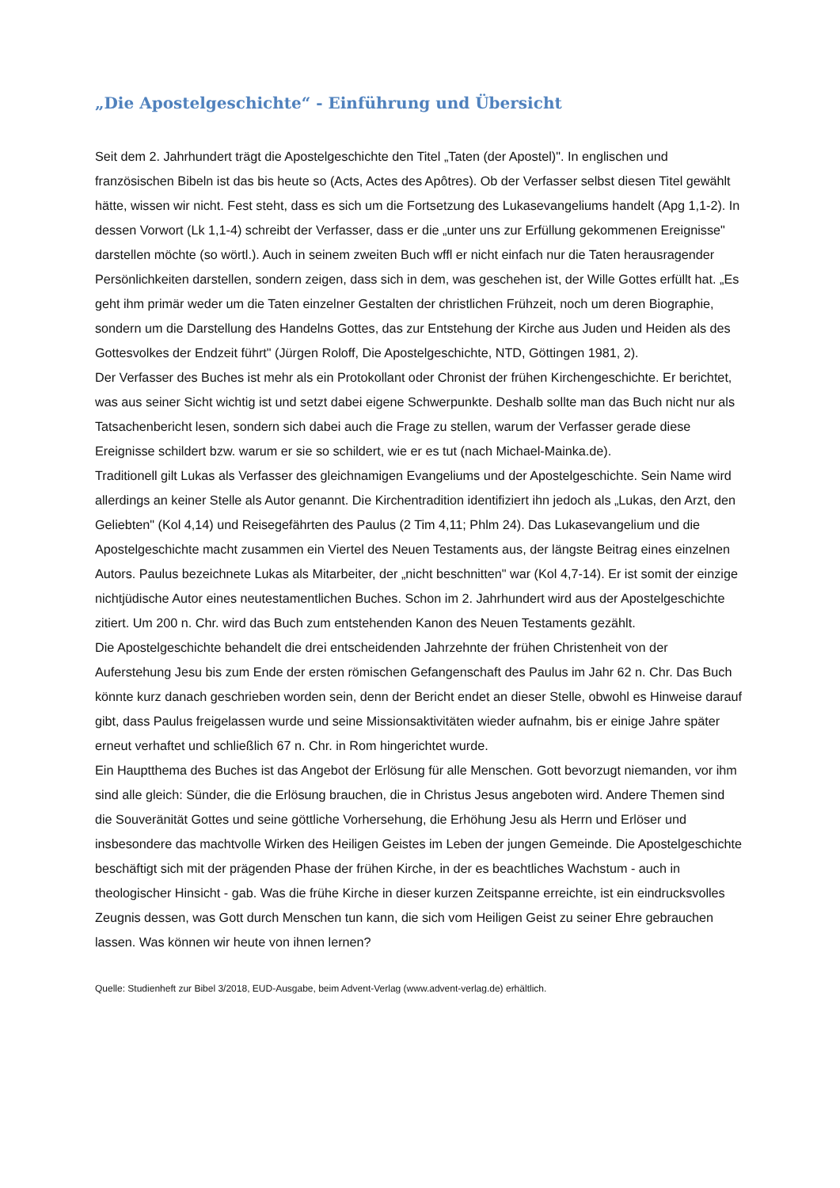„Die Apostelgeschichte“ - Einführung und Übersicht
Seit dem 2. Jahrhundert trägt die Apostelgeschichte den Titel „Taten (der Apostel)". In englischen und französischen Bibeln ist das bis heute so (Acts, Actes des Apôtres). Ob der Verfasser selbst diesen Titel gewählt hätte, wissen wir nicht. Fest steht, dass es sich um die Fortsetzung des Lukasevangeliums handelt (Apg 1,1-2). In dessen Vorwort (Lk 1,1-4) schreibt der Verfasser, dass er die „unter uns zur Erfüllung gekommenen Ereignisse" darstellen möchte (so wörtl.). Auch in seinem zweiten Buch wffl er nicht einfach nur die Taten herausragender Persönlichkeiten darstellen, sondern zeigen, dass sich in dem, was geschehen ist, der Wille Gottes erfüllt hat. „Es geht ihm primär weder um die Taten einzelner Gestalten der christlichen Frühzeit, noch um deren Biographie, sondern um die Darstellung des Handelns Gottes, das zur Entstehung der Kirche aus Juden und Heiden als des Gottesvolkes der Endzeit führt" (Jürgen Roloff, Die Apostelgeschichte, NTD, Göttingen 1981, 2).
Der Verfasser des Buches ist mehr als ein Protokollant oder Chronist der frühen Kirchengeschichte. Er berichtet, was aus seiner Sicht wichtig ist und setzt dabei eigene Schwerpunkte. Deshalb sollte man das Buch nicht nur als Tatsachenbericht lesen, sondern sich dabei auch die Frage zu stellen, warum der Verfasser gerade diese Ereignisse schildert bzw. warum er sie so schildert, wie er es tut (nach Michael-Mainka.de).
Traditionell gilt Lukas als Verfasser des gleichnamigen Evangeliums und der Apostelgeschichte. Sein Name wird allerdings an keiner Stelle als Autor genannt. Die Kirchentradition identifiziert ihn jedoch als „Lukas, den Arzt, den Geliebten" (Kol 4,14) und Reisegefährten des Paulus (2 Tim 4,11; Phlm 24). Das Lukasevangelium und die Apostelgeschichte macht zusammen ein Viertel des Neuen Testaments aus, der längste Beitrag eines einzelnen Autors. Paulus bezeichnete Lukas als Mitarbeiter, der „nicht beschnitten" war (Kol 4,7-14). Er ist somit der einzige nichtjüdische Autor eines neutestamentlichen Buches. Schon im 2. Jahrhundert wird aus der Apostelgeschichte zitiert. Um 200 n. Chr. wird das Buch zum entstehenden Kanon des Neuen Testaments gezählt.
Die Apostelgeschichte behandelt die drei entscheidenden Jahrzehnte der frühen Christenheit von der Auferstehung Jesu bis zum Ende der ersten römischen Gefangenschaft des Paulus im Jahr 62 n. Chr. Das Buch könnte kurz danach geschrieben worden sein, denn der Bericht endet an dieser Stelle, obwohl es Hinweise darauf gibt, dass Paulus freigelassen wurde und seine Missionsaktivitäten wieder aufnahm, bis er einige Jahre später erneut verhaftet und schließlich 67 n. Chr. in Rom hingerichtet wurde.
Ein Hauptthema des Buches ist das Angebot der Erlösung für alle Menschen. Gott bevorzugt niemanden, vor ihm sind alle gleich: Sünder, die die Erlösung brauchen, die in Christus Jesus angeboten wird. Andere Themen sind die Souveränität Gottes und seine göttliche Vorhersehung, die Erhöhung Jesu als Herrn und Erlöser und insbesondere das machtvolle Wirken des Heiligen Geistes im Leben der jungen Gemeinde. Die Apostelgeschichte beschäftigt sich mit der prägenden Phase der frühen Kirche, in der es beachtliches Wachstum - auch in theologischer Hinsicht - gab. Was die frühe Kirche in dieser kurzen Zeitspanne erreichte, ist ein eindrucksvolles Zeugnis dessen, was Gott durch Menschen tun kann, die sich vom Heiligen Geist zu seiner Ehre gebrauchen lassen. Was können wir heute von ihnen lernen?
Quelle: Studienheft zur Bibel 3/2018, EUD-Ausgabe, beim Advent-Verlag (www.advent-verlag.de) erhältlich.